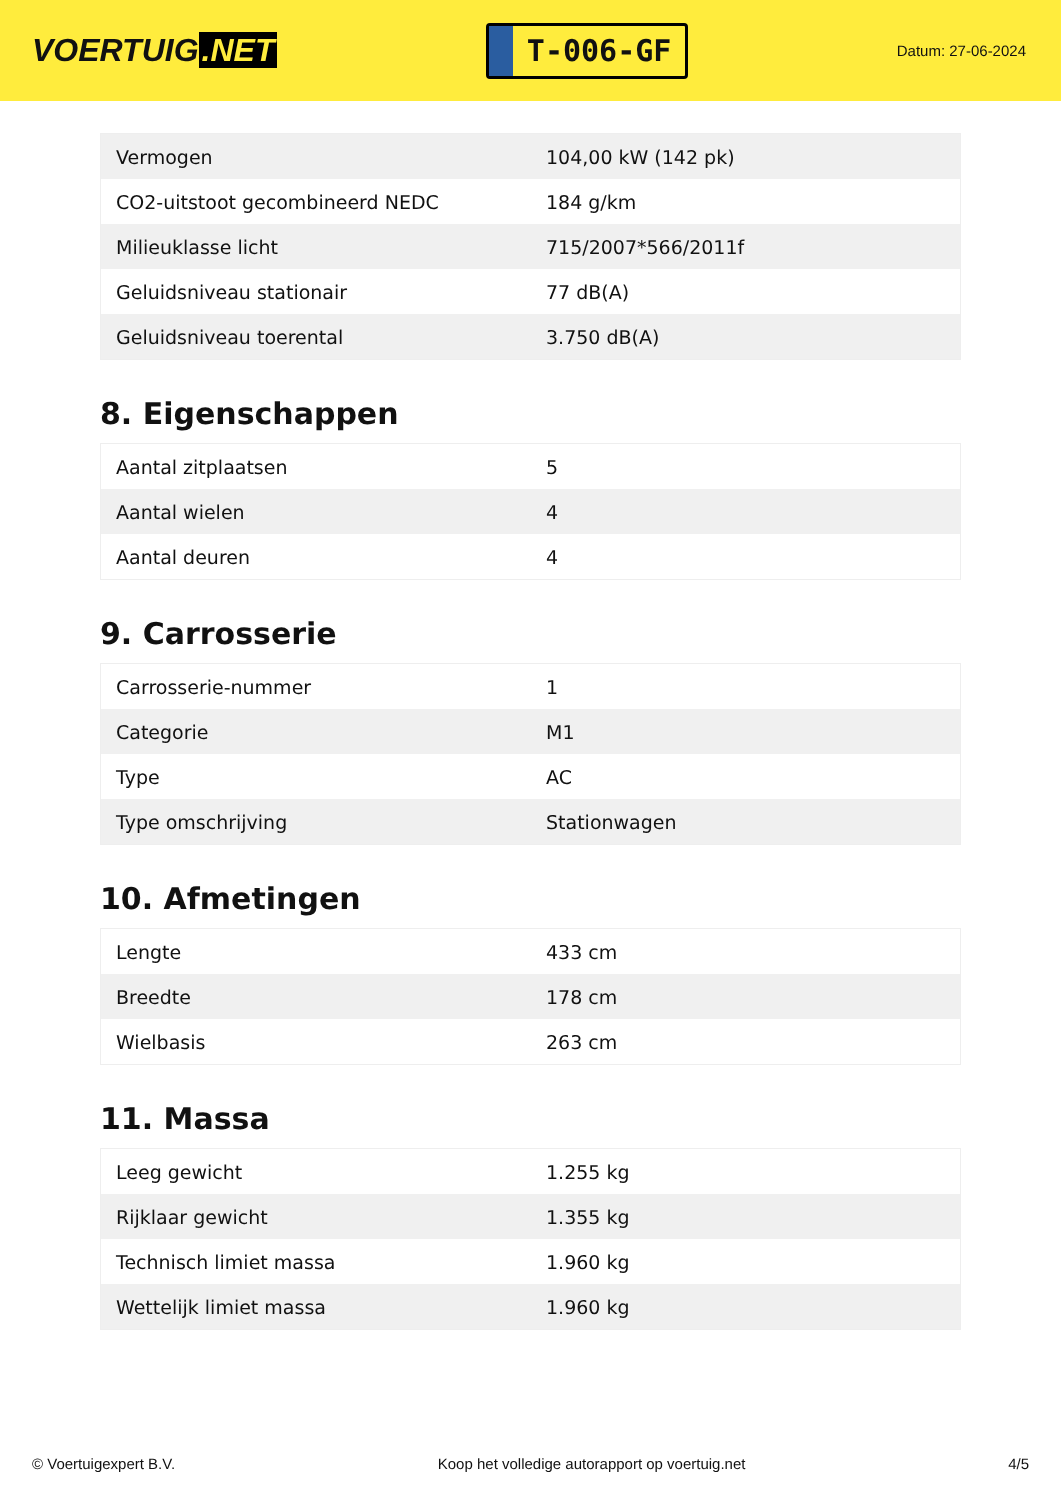VOERTUIG.NET
T-006-GF
Datum: 27-06-2024
| Vermogen | 104,00 kW (142 pk) |
| CO2-uitstoot gecombineerd NEDC | 184 g/km |
| Milieuklasse licht | 715/2007*566/2011f |
| Geluidsniveau stationair | 77 dB(A) |
| Geluidsniveau toerental | 3.750 dB(A) |
8. Eigenschappen
| Aantal zitplaatsen | 5 |
| Aantal wielen | 4 |
| Aantal deuren | 4 |
9. Carrosserie
| Carrosserie-nummer | 1 |
| Categorie | M1 |
| Type | AC |
| Type omschrijving | Stationwagen |
10. Afmetingen
| Lengte | 433 cm |
| Breedte | 178 cm |
| Wielbasis | 263 cm |
11. Massa
| Leeg gewicht | 1.255 kg |
| Rijklaar gewicht | 1.355 kg |
| Technisch limiet massa | 1.960 kg |
| Wettelijk limiet massa | 1.960 kg |
© Voertuigexpert B.V. Koop het volledige autorapport op voertuig.net 4/5